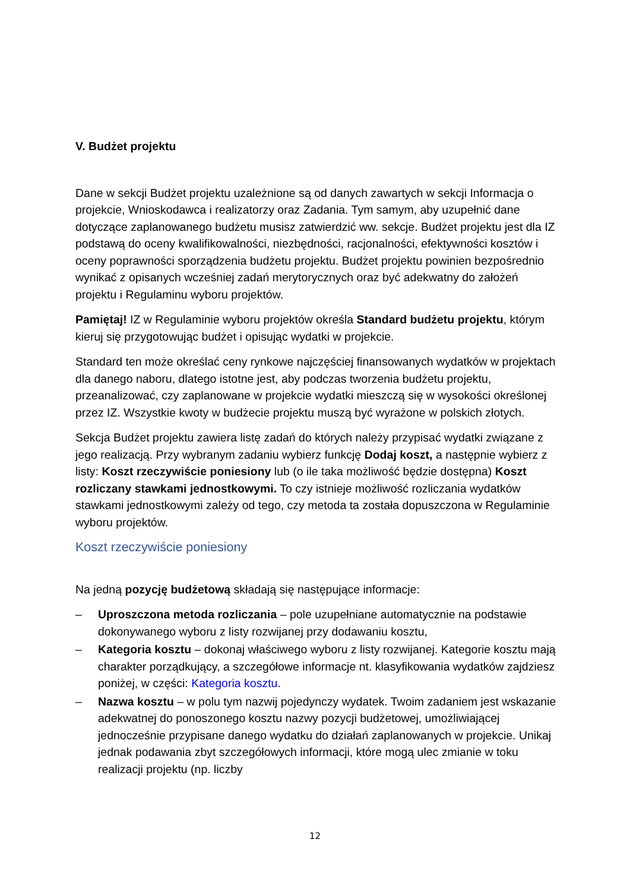V. Budżet projektu
Dane w sekcji Budżet projektu uzależnione są od danych zawartych w sekcji Informacja o projekcie, Wnioskodawca i realizatorzy oraz Zadania. Tym samym, aby uzupełnić dane dotyczące zaplanowanego budżetu musisz zatwierdzić ww. sekcje. Budżet projektu jest dla IZ podstawą do oceny kwalifikowalności, niezbędności, racjonalności, efektywności kosztów i oceny poprawności sporządzenia budżetu projektu. Budżet projektu powinien bezpośrednio wynikać z opisanych wcześniej zadań merytorycznych oraz być adekwatny do założeń projektu i Regulaminu wyboru projektów.
Pamiętaj! IZ w Regulaminie wyboru projektów określa Standard budżetu projektu, którym kieruj się przygotowując budżet i opisując wydatki w projekcie.
Standard ten może określać ceny rynkowe najczęściej finansowanych wydatków w projektach dla danego naboru, dlatego istotne jest, aby podczas tworzenia budżetu projektu, przeanalizować, czy zaplanowane w projekcie wydatki mieszczą się w wysokości określonej przez IZ. Wszystkie kwoty w budżecie projektu muszą być wyrażone w polskich złotych.
Sekcja Budżet projektu zawiera listę zadań do których należy przypisać wydatki związane z jego realizacją. Przy wybranym zadaniu wybierz funkcję Dodaj koszt, a następnie wybierz z listy: Koszt rzeczywiście poniesiony lub (o ile taka możliwość będzie dostępna) Koszt rozliczany stawkami jednostkowymi. To czy istnieje możliwość rozliczania wydatków stawkami jednostkowymi zależy od tego, czy metoda ta została dopuszczona w Regulaminie wyboru projektów.
Koszt rzeczywiście poniesiony
Na jedną pozycję budżetową składają się następujące informacje:
– Uproszczona metoda rozliczania – pole uzupełniane automatycznie na podstawie dokonywanego wyboru z listy rozwijanej przy dodawaniu kosztu,
– Kategoria kosztu – dokonaj właściwego wyboru z listy rozwijanej. Kategorie kosztu mają charakter porządkujący, a szczegółowe informacje nt. klasyfikowania wydatków zajdziesz poniżej, w części: Kategoria kosztu.
– Nazwa kosztu – w polu tym nazwij pojedynczy wydatek. Twoim zadaniem jest wskazanie adekwatnej do ponoszonego kosztu nazwy pozycji budżetowej, umożliwiającej jednocześnie przypisane danego wydatku do działań zaplanowanych w projekcie. Unikaj jednak podawania zbyt szczegółowych informacji, które mogą ulec zmianie w toku realizacji projektu (np. liczby
12